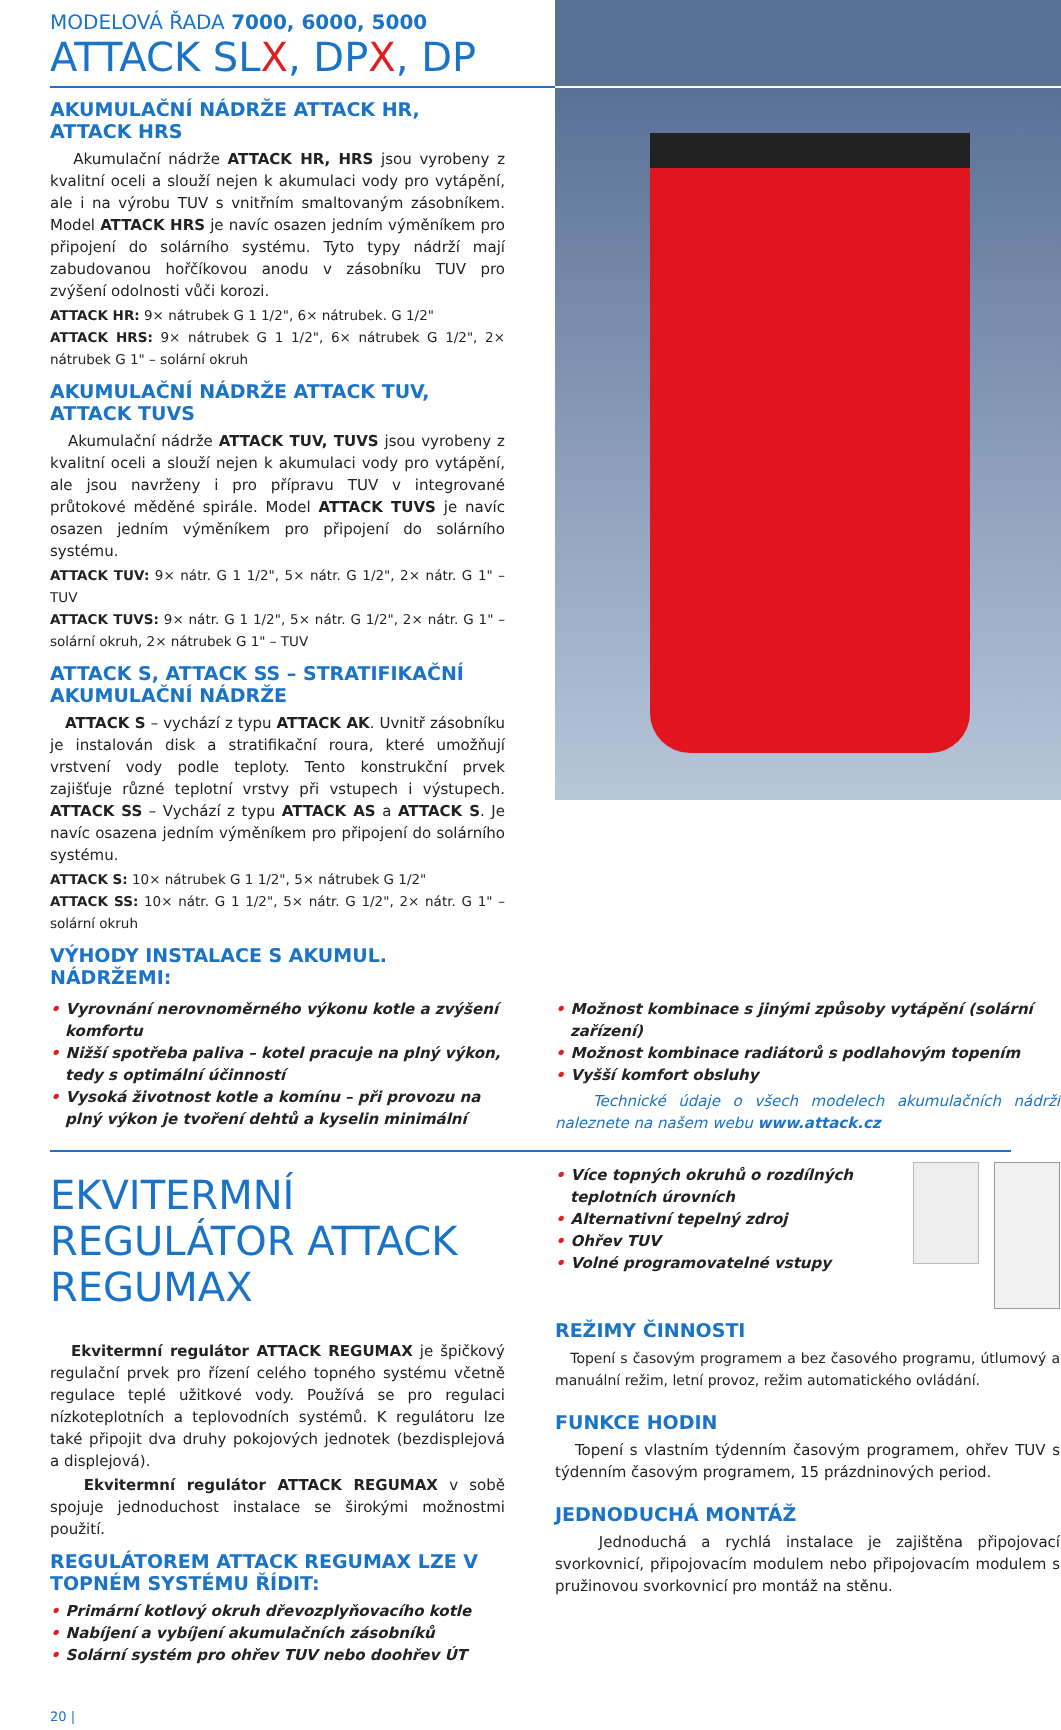MODELOVÁ ŘADA 7000, 6000, 5000
ATTACK SLX, DPX, DP
AKUMULAČNÍ NÁDRŽE ATTACK HR, ATTACK HRS
Akumulační nádrže ATTACK HR, HRS jsou vyrobeny z kvalitní oceli a slouží nejen k akumulaci vody pro vytápění, ale i na výrobu TUV s vnitřním smaltovaným zásobníkem. Model ATTACK HRS je navíc osazen jedním výměníkem pro připojení do solárního systému. Tyto typy nádrží mají zabudovanou hořčíkovou anodu v zásobníku TUV pro zvýšení odolnosti vůči korozi.
ATTACK HR: 9× nátrubek G 1 1/2", 6× nátrubek. G 1/2"
ATTACK HRS: 9× nátrubek G 1 1/2", 6× nátrubek G 1/2", 2× nátrubek G 1" – solární okruh
AKUMULAČNÍ NÁDRŽE ATTACK TUV, ATTACK TUVS
Akumulační nádrže ATTACK TUV, TUVS jsou vyrobeny z kvalitní oceli a slouží nejen k akumulaci vody pro vytápění, ale jsou navrženy i pro přípravu TUV v integrované průtokové měděné spirále. Model ATTACK TUVS je navíc osazen jedním výměníkem pro připojení do solárního systému.
ATTACK TUV: 9× nátr. G 1 1/2", 5× nátr. G 1/2", 2× nátr. G 1" – TUV
ATTACK TUVS: 9× nátr. G 1 1/2", 5× nátr. G 1/2", 2× nátr. G 1" – solární okruh, 2× nátrubek G 1" – TUV
ATTACK S, ATTACK SS – STRATIFIKAČNÍ AKUMULAČNÍ NÁDRŽE
ATTACK S – vychází z typu ATTACK AK. Uvnitř zásobníku je instalován disk a stratifikační roura, které umožňují vrstvení vody podle teploty. Tento konstrukční prvek zajišťuje různé teplotní vrstvy při vstupech i výstupech. ATTACK SS – Vychází z typu ATTACK AS a ATTACK S. Je navíc osazena jedním výměníkem pro připojení do solárního systému.
ATTACK S: 10× nátrubek G 1 1/2", 5× nátrubek G 1/2"
ATTACK SS: 10× nátr. G 1 1/2", 5× nátr. G 1/2", 2× nátr. G 1" – solární okruh
VÝHODY INSTALACE S AKUMUL. NÁDRŽEMI:
• Vyrovnání nerovnoměrného výkonu kotle a zvýšení komfortu
• Nižší spotřeba paliva – kotel pracuje na plný výkon, tedy s optimální účinností
• Vysoká životnost kotle a komínu – při provozu na plný výkon je tvoření dehtů a kyselin minimální
• Možnost kombinace s jinými způsoby vytápění (solární zařízení)
• Možnost kombinace radiátorů s podlahovým topením
• Vyšší komfort obsluhy
Technické údaje o všech modelech akumulačních nádrží naleznete na našem webu www.attack.cz
EKVITERMNÍ REGULÁTOR ATTACK REGUMAX
Ekvitermní regulátor ATTACK REGUMAX je špičkový regulační prvek pro řízení celého topného systému včetně regulace teplé užitkové vody. Používá se pro regulaci nízkoteplotních a teplovodních systémů. K regulátoru lze také připojit dva druhy pokojových jednotek (bezdisplejová a displejová).
Ekvitermní regulátor ATTACK REGUMAX v sobě spojuje jednoduchost instalace se širokými možnostmi použití.
REGULÁTOREM ATTACK REGUMAX LZE V TOPNÉM SYSTÉMU ŘÍDIT:
• Primární kotlový okruh dřevozplyňovacího kotle
• Nabíjení a vybíjení akumulačních zásobníků
• Solární systém pro ohřev TUV nebo doohřev ÚT
20 |
• Více topných okruhů o rozdílných teplotních úrovních
• Alternativní tepelný zdroj
• Ohřev TUV
• Volné programovatelné vstupy
REŽIMY ČINNOSTI
Topení s časovým programem a bez časového programu, útlumový a manuální režim, letní provoz, režim automatického ovládání.
FUNKCE HODIN
Topení s vlastním týdenním časovým programem, ohřev TUV s týdenním časovým programem, 15 prázdninových period.
JEDNODUCHÁ MONTÁŽ
Jednoduchá a rychlá instalace je zajištěna připojovací svorkovnicí, připojovacím modulem nebo připojovacím modulem s pružinovou svorkovnicí pro montáž na stěnu.